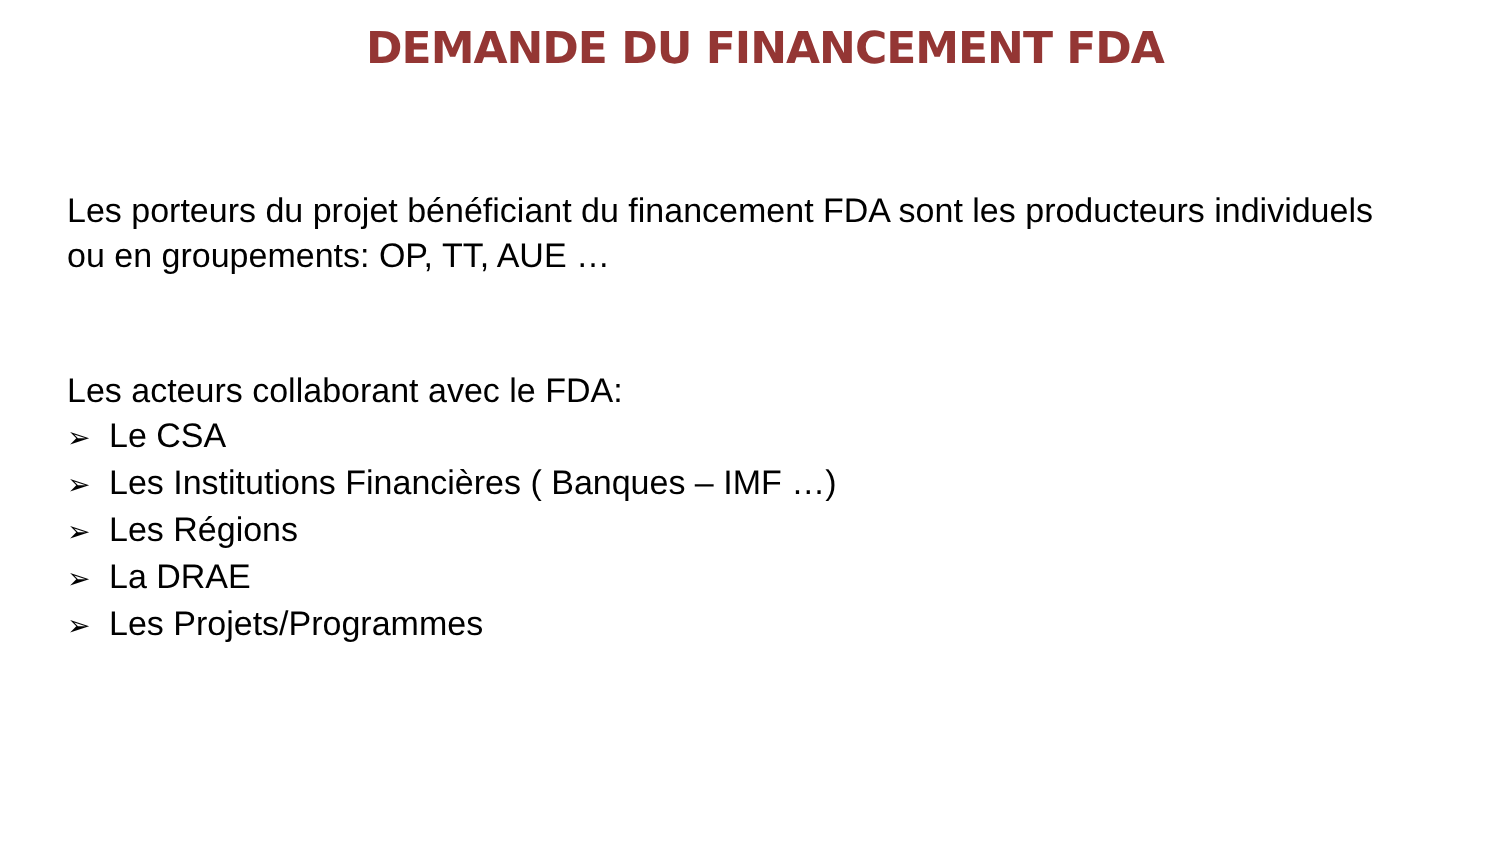DEMANDE DU FINANCEMENT FDA
Les porteurs du projet bénéficiant du financement FDA sont les producteurs individuels ou en groupements: OP, TT, AUE …
Les acteurs collaborant avec le FDA:
➢ Le CSA
➢ Les Institutions Financières ( Banques – IMF …)
➢ Les Régions
➢ La DRAE
➢ Les Projets/Programmes